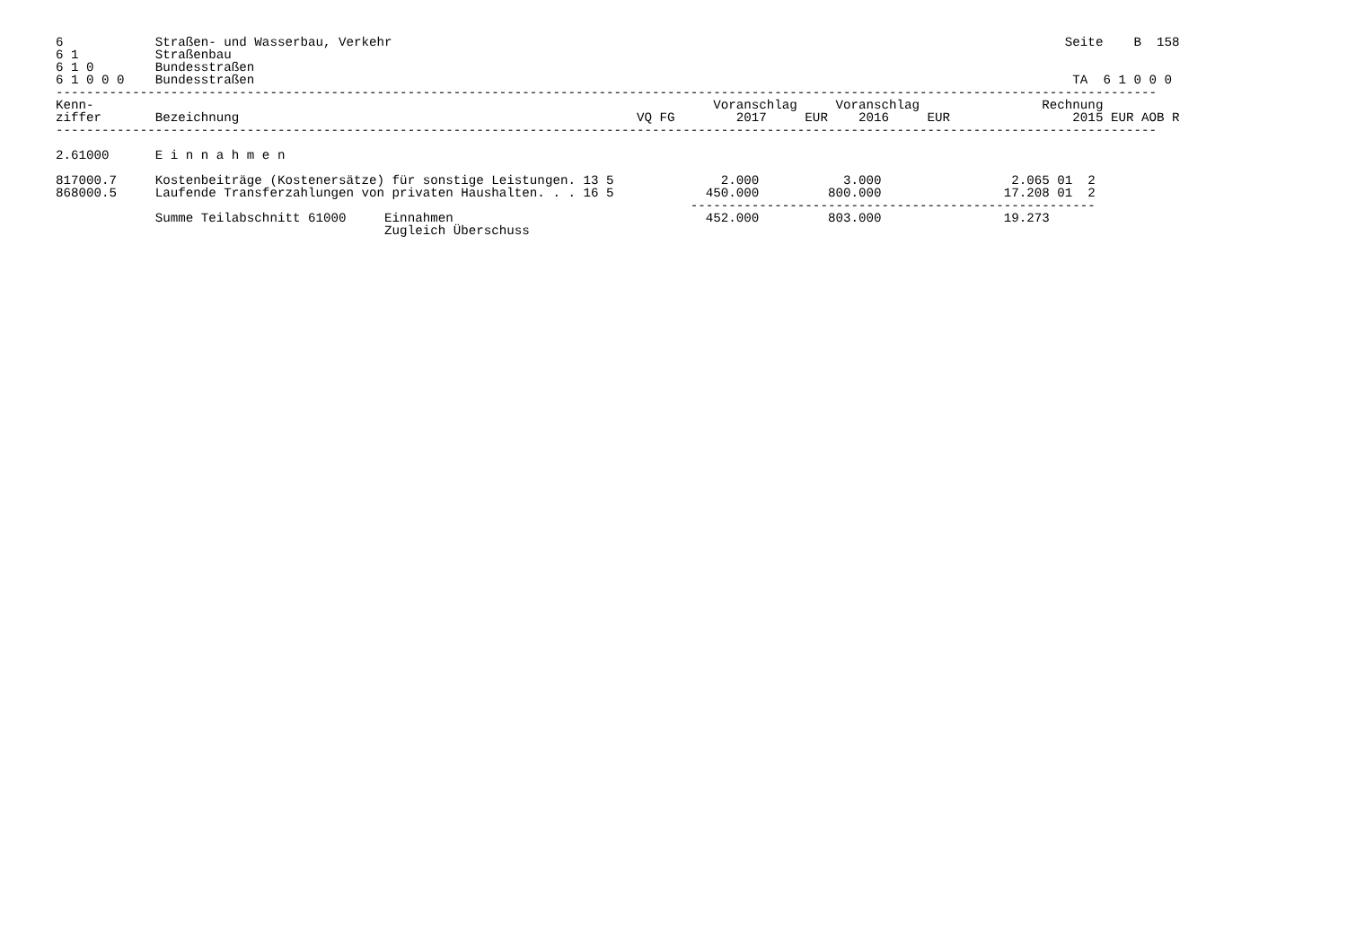6            Straßen- und Wasserbau, Verkehr                                                                                        Seite    B  158
6 1          Straßenbau
6 1 0        Bundesstraßen
6 1 0 0 0    Bundesstraßen                                                                                                           TA  6 1 0 0 0
------------------------------------------------------------------------------------------------------------------------------------------------
Kenn-                                                                                 Voranschlag     Voranschlag                Rechnung
ziffer       Bezeichnung                                                    VQ FG        2017     EUR    2016     EUR                2015 EUR AOB R
------------------------------------------------------------------------------------------------------------------------------------------------

2.61000      E i n n a h m e n

817000.7     Kostenbeiträge (Kostenersätze) für sonstige Leistungen. 13 5              2.000           3.000                 2.065 01  2
868000.5     Laufende Transferzahlungen von privaten Haushalten. . . 16 5            450.000         800.000                17.208 01  2
                                                                                   -----------------------------------------------------
             Summe Teilabschnitt 61000     Einnahmen                                 452.000         803.000                19.273
                                           Zugleich Überschuss